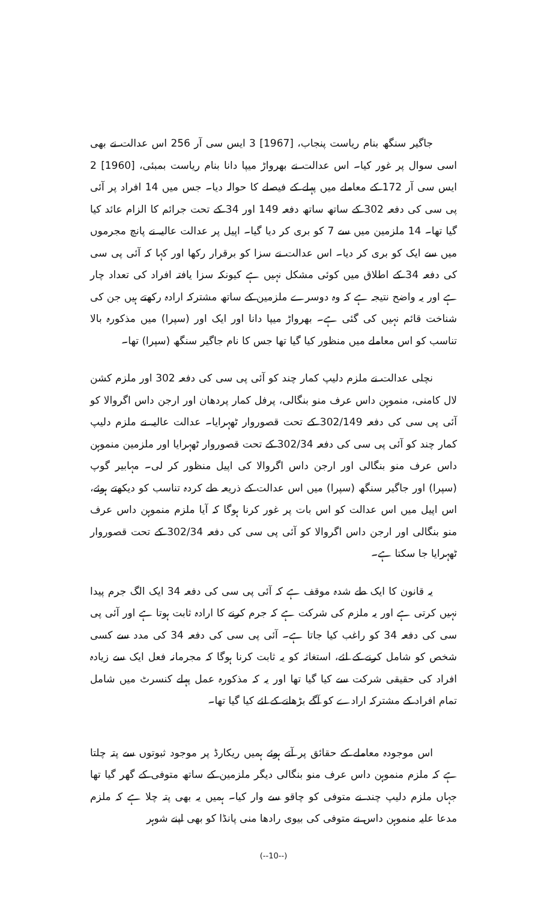جاگیر سنگھ بنام ریاست پنجاب، [1967] 3 ایس سی آر 256 اس عدالت نے بھی اسی سوال پر غور کیا۔ اس عدالت نے بھرواڑ میپا دانا بنام ریاست بمبئی، [1960] 2 ایس سی آر 172 کے معاملے میں پہلے کے فیصلے کا حوالہ دیا۔ جس میں 14 افراد پر آئی پی سی کی دفعہ 302 کے ساتھ ساتھ دفعہ 149 اور 34 کے تحت جرائم کا الزام عائد کیا گیا تھا۔ 14 ملزمین میں سے 7 کو بری کر دیا گیا۔ اپیل پر عدالت عالیہ نے پانچ مجرموں میں سے ایک کو بری کر دیا۔ اس عدالت نے سزا کو برقرار رکھا اور کہا کہ آئی پی سی کی دفعہ 34 کے اطلاق میں کوئی مشکل نہیں ہے کیونکہ سزا یافتہ افراد کی تعداد چار ہے اور یہ واضح نتیجہ ہے کہ وہ دوسرے ملزمین کے ساتھ مشترکہ ارادہ رکھتے ہیں جن کی شناخت قائم نہیں کی گئی ہے۔ بھرواڑ میپا دانا اور ایک اور (سپرا) میں مذکورہ بالا تناسب کو اس معاملے میں منظور کیا گیا تھا جس کا نام جاگیر سنگھ (سپرا) تھا۔
نچلی عدالت نے ملزم دلیپ کمار چند کو آئی پی سی کی دفعہ 302 اور ملزم کشن لال کامنی، منموہن داس عرف منو بنگالی، پرفل کمار پردھان اور ارجن داس اگروالا کو آئی پی سی کی دفعہ 302/149 کے تحت قصوروار ٹھہرایا۔ عدالت عالیہ نے ملزم دلیپ کمار چند کو آئی پی سی کی دفعہ 302/34 کے تحت قصوروار ٹھہرایا اور ملزمین منموہن داس عرف منو بنگالی اور ارجن داس اگروالا کی اپیل منظور کر لی۔ مہابیر گوپ (سپرا) اور جاگیر سنگھ (سپرا) میں اس عدالت کے ذریعہ طے کردہ تناسب کو دیکھتے ہوئے، اس اپیل میں اس عدالت کو اس بات پر غور کرنا ہوگا کہ آیا ملزم منموہن داس عرف منو بنگالی اور ارجن داس اگروالا کو آئی پی سی کی دفعہ 302/34 کے تحت قصوروار ٹھہرایا جا سکتا ہے۔
یہ قانون کا ایک طے شدہ موقف ہے کہ آئی پی سی کی دفعہ 34 ایک الگ جرم پیدا نہیں کرتی ہے اور یہ ملزم کی شرکت ہے کہ جرم کرنے کا ارادہ ثابت ہوتا ہے اور آئی پی سی کی دفعہ 34 کو راغب کیا جاتا ہے۔ آئی پی سی کی دفعہ 34 کی مدد سے کسی شخص کو شامل کرنے کے لئے، استغاثہ کو یہ ثابت کرنا ہوگا کہ مجرمانہ فعل ایک سے زیادہ افراد کی حقیقی شرکت سے کیا گیا تھا اور یہ کہ مذکورہ عمل پہلے کنسرٹ میں شامل تمام افراد کے مشترکہ ارادے کو آگے بڑھانے کے لئے کیا گیا تھا۔
اس موجودہ معاملے کے حقائق پر آتے ہوئے ہمیں ریکارڈ پر موجود ثبوتوں سے پتہ چلتا ہے کہ ملزم منموہن داس عرف منو بنگالی دیگر ملزمین کے ساتھ متوفی کے گھر گیا تھا جہاں ملزم دلیپ چند نے متوفی کو چاقو سے وار کیا۔ ہمیں یہ بھی پتہ چلا ہے کہ ملزم مدعا علیہ منموہن داس نے متوفی کی بیوی رادھا منی پانڈا کو بھی اپنے شوہر
(--10--)